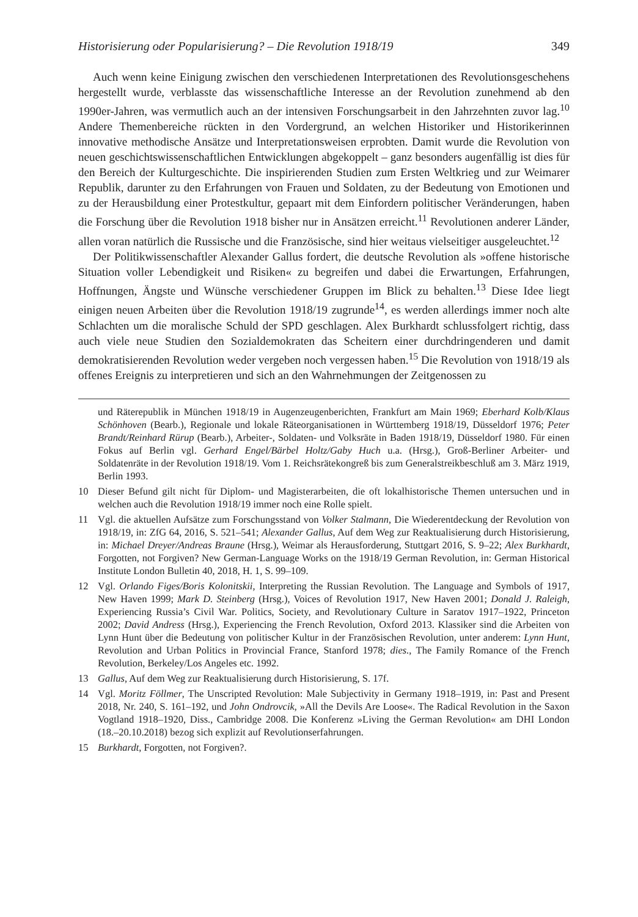Historisierung oder Popularisierung? – Die Revolution 1918/19 349
Auch wenn keine Einigung zwischen den verschiedenen Interpretationen des Revolutionsgeschehens hergestellt wurde, verblasste das wissenschaftliche Interesse an der Revolution zunehmend ab den 1990er-Jahren, was vermutlich auch an der intensiven Forschungsarbeit in den Jahrzehnten zuvor lag.<sup>10</sup> Andere Themenbereiche rückten in den Vordergrund, an welchen Historiker und Historikerinnen innovative methodische Ansätze und Interpretationsweisen erprobten. Damit wurde die Revolution von neuen geschichtswissenschaftlichen Entwicklungen abgekoppelt – ganz besonders augenfällig ist dies für den Bereich der Kulturgeschichte. Die inspirierenden Studien zum Ersten Weltkrieg und zur Weimarer Republik, darunter zu den Erfahrungen von Frauen und Soldaten, zu der Bedeutung von Emotionen und zu der Herausbildung einer Protestkultur, gepaart mit dem Einfordern politischer Veränderungen, haben die Forschung über die Revolution 1918 bisher nur in Ansätzen erreicht.<sup>11</sup> Revolutionen anderer Länder, allen voran natürlich die Russische und die Französische, sind hier weitaus vielseitiger ausgeleuchtet.<sup>12</sup>
Der Politikwissenschaftler Alexander Gallus fordert, die deutsche Revolution als »offene historische Situation voller Lebendigkeit und Risiken« zu begreifen und dabei die Erwartungen, Erfahrungen, Hoffnungen, Ängste und Wünsche verschiedener Gruppen im Blick zu behalten.<sup>13</sup> Diese Idee liegt einigen neuen Arbeiten über die Revolution 1918/19 zugrunde<sup>14</sup>, es werden allerdings immer noch alte Schlachten um die moralische Schuld der SPD geschlagen. Alex Burkhardt schlussfolgert richtig, dass auch viele neue Studien den Sozialdemokraten das Scheitern einer durchdringenderen und damit demokratisierenden Revolution weder vergeben noch vergessen haben.<sup>15</sup> Die Revolution von 1918/19 als offenes Ereignis zu interpretieren und sich an den Wahrnehmungen der Zeitgenossen zu
und Räterepublik in München 1918/19 in Augenzeugenberichten, Frankfurt am Main 1969; Eberhard Kolb/Klaus Schönhoven (Bearb.), Regionale und lokale Räteorganisationen in Württemberg 1918/19, Düsseldorf 1976; Peter Brandt/Reinhard Rürup (Bearb.), Arbeiter-, Soldaten- und Volksräte in Baden 1918/19, Düsseldorf 1980. Für einen Fokus auf Berlin vgl. Gerhard Engel/Bärbel Holtz/Gaby Huch u.a. (Hrsg.), Groß-Berliner Arbeiter- und Soldatenräte in der Revolution 1918/19. Vom 1. Reichsrätekongreß bis zum Generalstreikbeschluß am 3. März 1919, Berlin 1993.
10 Dieser Befund gilt nicht für Diplom- und Magisterarbeiten, die oft lokalhistorische Themen untersuchen und in welchen auch die Revolution 1918/19 immer noch eine Rolle spielt.
11 Vgl. die aktuellen Aufsätze zum Forschungsstand von Volker Stalmann, Die Wiederentdeckung der Revolution von 1918/19, in: ZfG 64, 2016, S. 521–541; Alexander Gallus, Auf dem Weg zur Reaktualisierung durch Historisierung, in: Michael Dreyer/Andreas Braune (Hrsg.), Weimar als Herausforderung, Stuttgart 2016, S. 9–22; Alex Burkhardt, Forgotten, not Forgiven? New German-Language Works on the 1918/19 German Revolution, in: German Historical Institute London Bulletin 40, 2018, H. 1, S. 99–109.
12 Vgl. Orlando Figes/Boris Kolonitskii, Interpreting the Russian Revolution. The Language and Symbols of 1917, New Haven 1999; Mark D. Steinberg (Hrsg.), Voices of Revolution 1917, New Haven 2001; Donald J. Raleigh, Experiencing Russia’s Civil War. Politics, Society, and Revolutionary Culture in Saratov 1917–1922, Princeton 2002; David Andress (Hrsg.), Experiencing the French Revolution, Oxford 2013. Klassiker sind die Arbeiten von Lynn Hunt über die Bedeutung von politischer Kultur in der Französischen Revolution, unter anderem: Lynn Hunt, Revolution and Urban Politics in Provincial France, Stanford 1978; dies., The Family Romance of the French Revolution, Berkeley/Los Angeles etc. 1992.
13 Gallus, Auf dem Weg zur Reaktualisierung durch Historisierung, S. 17f.
14 Vgl. Moritz Föllmer, The Unscripted Revolution: Male Subjectivity in Germany 1918–1919, in: Past and Present 2018, Nr. 240, S. 161–192, und John Ondrovcik, »All the Devils Are Loose«. The Radical Revolution in the Saxon Vogtland 1918–1920, Diss., Cambridge 2008. Die Konferenz »Living the German Revolution« am DHI London (18.–20.10.2018) bezog sich explizit auf Revolutionserfahrungen.
15 Burkhardt, Forgotten, not Forgiven?.